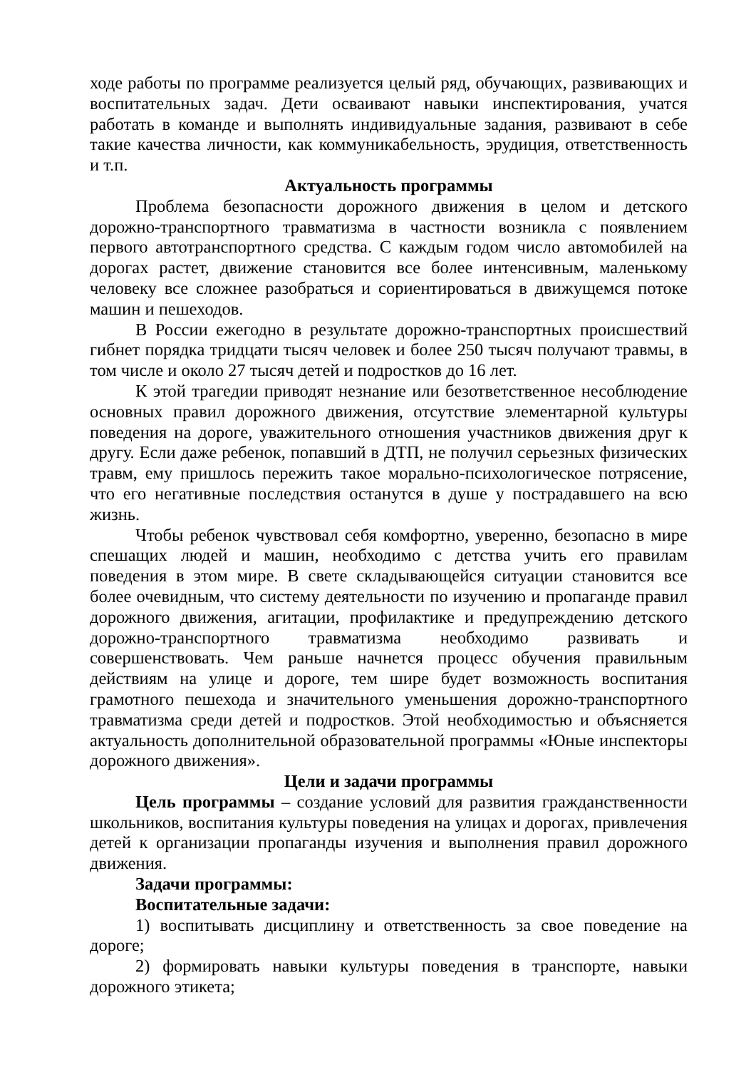ходе работы по программе реализуется целый ряд, обучающих, развивающих и воспитательных задач. Дети осваивают навыки инспектирования, учатся работать в команде и выполнять индивидуальные задания, развивают в себе такие качества личности, как коммуникабельность, эрудиция, ответственность и т.п.
Актуальность программы
Проблема безопасности дорожного движения в целом и детского дорожно-транспортного травматизма в частности возникла с появлением первого автотранспортного средства. С каждым годом число автомобилей на дорогах растет, движение становится все более интенсивным, маленькому человеку все сложнее разобраться и сориентироваться в движущемся потоке машин и пешеходов.
В России ежегодно в результате дорожно-транспортных происшествий гибнет порядка тридцати тысяч человек и более 250 тысяч получают травмы, в том числе и около 27 тысяч детей и подростков до 16 лет.
К этой трагедии приводят незнание или безответственное несоблюдение основных правил дорожного движения, отсутствие элементарной культуры поведения на дороге, уважительного отношения участников движения друг к другу. Если даже ребенок, попавший в ДТП, не получил серьезных физических травм, ему пришлось пережить такое морально-психологическое потрясение, что его негативные последствия останутся в душе у пострадавшего на всю жизнь.
Чтобы ребенок чувствовал себя комфортно, уверенно, безопасно в мире спешащих людей и машин, необходимо с детства учить его правилам поведения в этом мире. В свете складывающейся ситуации становится все более очевидным, что систему деятельности по изучению и пропаганде правил дорожного движения, агитации, профилактике и предупреждению детского дорожно-транспортного травматизма необходимо развивать и совершенствовать. Чем раньше начнется процесс обучения правильным действиям на улице и дороге, тем шире будет возможность воспитания грамотного пешехода и значительного уменьшения дорожно-транспортного травматизма среди детей и подростков. Этой необходимостью и объясняется актуальность дополнительной образовательной программы «Юные инспекторы дорожного движения».
Цели и задачи программы
Цель программы – создание условий для развития гражданственности школьников, воспитания культуры поведения на улицах и дорогах, привлечения детей к организации пропаганды изучения и выполнения правил дорожного движения.
Задачи программы:
Воспитательные задачи:
1) воспитывать дисциплину и ответственность за свое поведение на дороге;
2) формировать навыки культуры поведения в транспорте, навыки дорожного этикета;